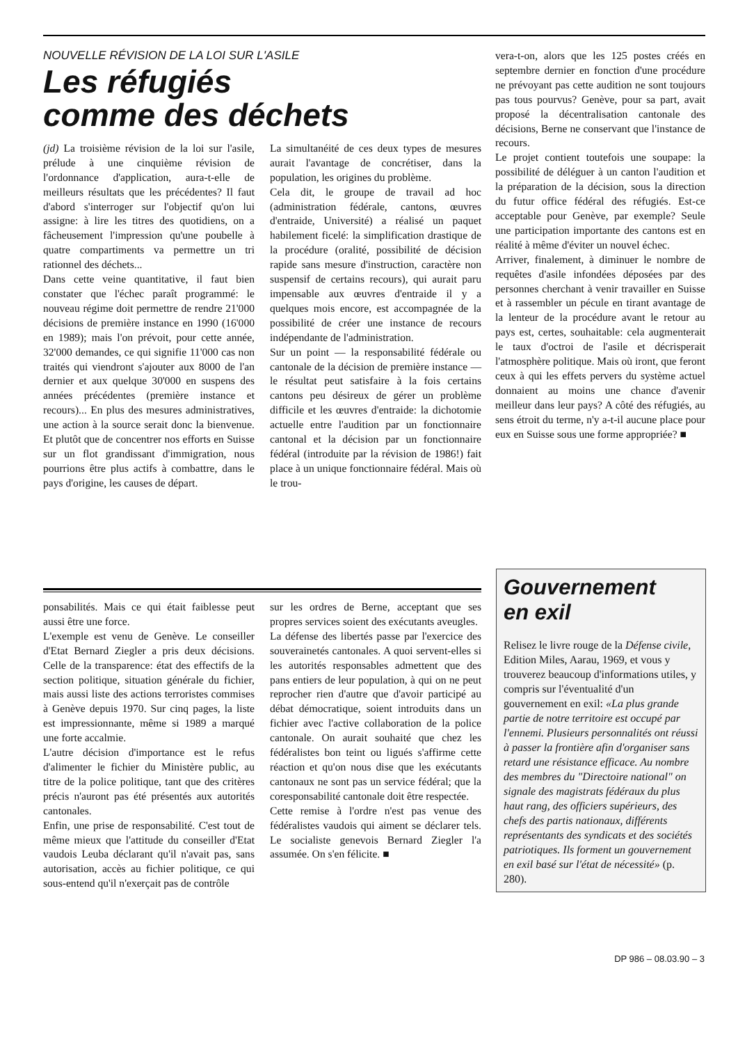NOUVELLE RÉVISION DE LA LOI SUR L'ASILE
Les réfugiés
comme des déchets
(jd) La troisième révision de la loi sur l'asile, prélude à une cinquième révision de l'ordonnance d'application, aura-t-elle de meilleurs résultats que les précédentes? Il faut d'abord s'interroger sur l'objectif qu'on lui assigne: à lire les titres des quotidiens, on a fâcheusement l'impression qu'une poubelle à quatre compartiments va permettre un tri rationnel des déchets...
Dans cette veine quantitative, il faut bien constater que l'échec paraît programmé: le nouveau régime doit permettre de rendre 21'000 décisions de première instance en 1990 (16'000 en 1989); mais l'on prévoit, pour cette année, 32'000 demandes, ce qui signifie 11'000 cas non traités qui viendront s'ajouter aux 8000 de l'an dernier et aux quelque 30'000 en suspens des années précédentes (première instance et recours)... En plus des mesures administratives, une action à la source serait donc la bienvenue. Et plutôt que de concentrer nos efforts en Suisse sur un flot grandissant d'immigration, nous pourrions être plus actifs à combattre, dans le pays d'origine, les causes de départ.
La simultanéité de ces deux types de mesures aurait l'avantage de concrétiser, dans la population, les origines du problème.
Cela dit, le groupe de travail ad hoc (administration fédérale, cantons, œuvres d'entraide, Université) a réalisé un paquet habilement ficelé: la simplification drastique de la procédure (oralité, possibilité de décision rapide sans mesure d'instruction, caractère non suspensif de certains recours), qui aurait paru impensable aux œuvres d'entraide il y a quelques mois encore, est accompagnée de la possibilité de créer une instance de recours indépendante de l'administration.
Sur un point — la responsabilité fédérale ou cantonale de la décision de première instance — le résultat peut satisfaire à la fois certains cantons peu désireux de gérer un problème difficile et les œuvres d'entraide: la dichotomie actuelle entre l'audition par un fonctionnaire cantonal et la décision par un fonctionnaire fédéral (introduite par la révision de 1986!) fait place à un unique fonctionnaire fédéral. Mais où le trou-
vera-t-on, alors que les 125 postes créés en septembre dernier en fonction d'une procédure ne prévoyant pas cette audition ne sont toujours pas tous pourvus? Genève, pour sa part, avait proposé la décentralisation cantonale des décisions, Berne ne conservant que l'instance de recours.
Le projet contient toutefois une soupape: la possibilité de déléguer à un canton l'audition et la préparation de la décision, sous la direction du futur office fédéral des réfugiés. Est-ce acceptable pour Genève, par exemple? Seule une participation importante des cantons est en réalité à même d'éviter un nouvel échec.
Arriver, finalement, à diminuer le nombre de requêtes d'asile infondées déposées par des personnes cherchant à venir travailler en Suisse et à rassembler un pécule en tirant avantage de la lenteur de la procédure avant le retour au pays est, certes, souhaitable: cela augmenterait le taux d'octroi de l'asile et décrisperait l'atmosphère politique. Mais où iront, que feront ceux à qui les effets pervers du système actuel donnaient au moins une chance d'avenir meilleur dans leur pays? A côté des réfugiés, au sens étroit du terme, n'y a-t-il aucune place pour eux en Suisse sous une forme appropriée? ■
ponsabilités. Mais ce qui était faiblesse peut aussi être une force.
L'exemple est venu de Genève. Le conseiller d'Etat Bernard Ziegler a pris deux décisions. Celle de la transparence: état des effectifs de la section politique, situation générale du fichier, mais aussi liste des actions terroristes commises à Genève depuis 1970. Sur cinq pages, la liste est impressionnante, même si 1989 a marqué une forte accalmie.
L'autre décision d'importance est le refus d'alimenter le fichier du Ministère public, au titre de la police politique, tant que des critères précis n'auront pas été présentés aux autorités cantonales.
Enfin, une prise de responsabilité. C'est tout de même mieux que l'attitude du conseiller d'Etat vaudois Leuba déclarant qu'il n'avait pas, sans autorisation, accès au fichier politique, ce qui sous-entend qu'il n'exerçait pas de contrôle
sur les ordres de Berne, acceptant que ses propres services soient des exécutants aveugles.
La défense des libertés passe par l'exercice des souverainetés cantonales. A quoi servent-elles si les autorités responsables admettent que des pans entiers de leur population, à qui on ne peut reprocher rien d'autre que d'avoir participé au débat démocratique, soient introduits dans un fichier avec l'active collaboration de la police cantonale. On aurait souhaité que chez les fédéralistes bon teint ou ligués s'affirme cette réaction et qu'on nous dise que les exécutants cantonaux ne sont pas un service fédéral; que la coresponsabilité cantonale doit être respectée.
Cette remise à l'ordre n'est pas venue des fédéralistes vaudois qui aiment se déclarer tels. Le socialiste genevois Bernard Ziegler l'a assumée. On s'en félicite. ■
Gouvernement
en exil
Relisez le livre rouge de la Défense civile, Edition Miles, Aarau, 1969, et vous y trouverez beaucoup d'informations utiles, y compris sur l'éventualité d'un gouvernement en exil: «La plus grande partie de notre territoire est occupé par l'ennemi. Plusieurs personnalités ont réussi à passer la frontière afin d'organiser sans retard une résistance efficace. Au nombre des membres du "Directoire national" on signale des magistrats fédéraux du plus haut rang, des officiers supérieurs, des chefs des partis nationaux, différents représentants des syndicats et des sociétés patriotiques. Ils forment un gouvernement en exil basé sur l'état de nécessité» (p. 280).
DP 986 – 08.03.90 – 3